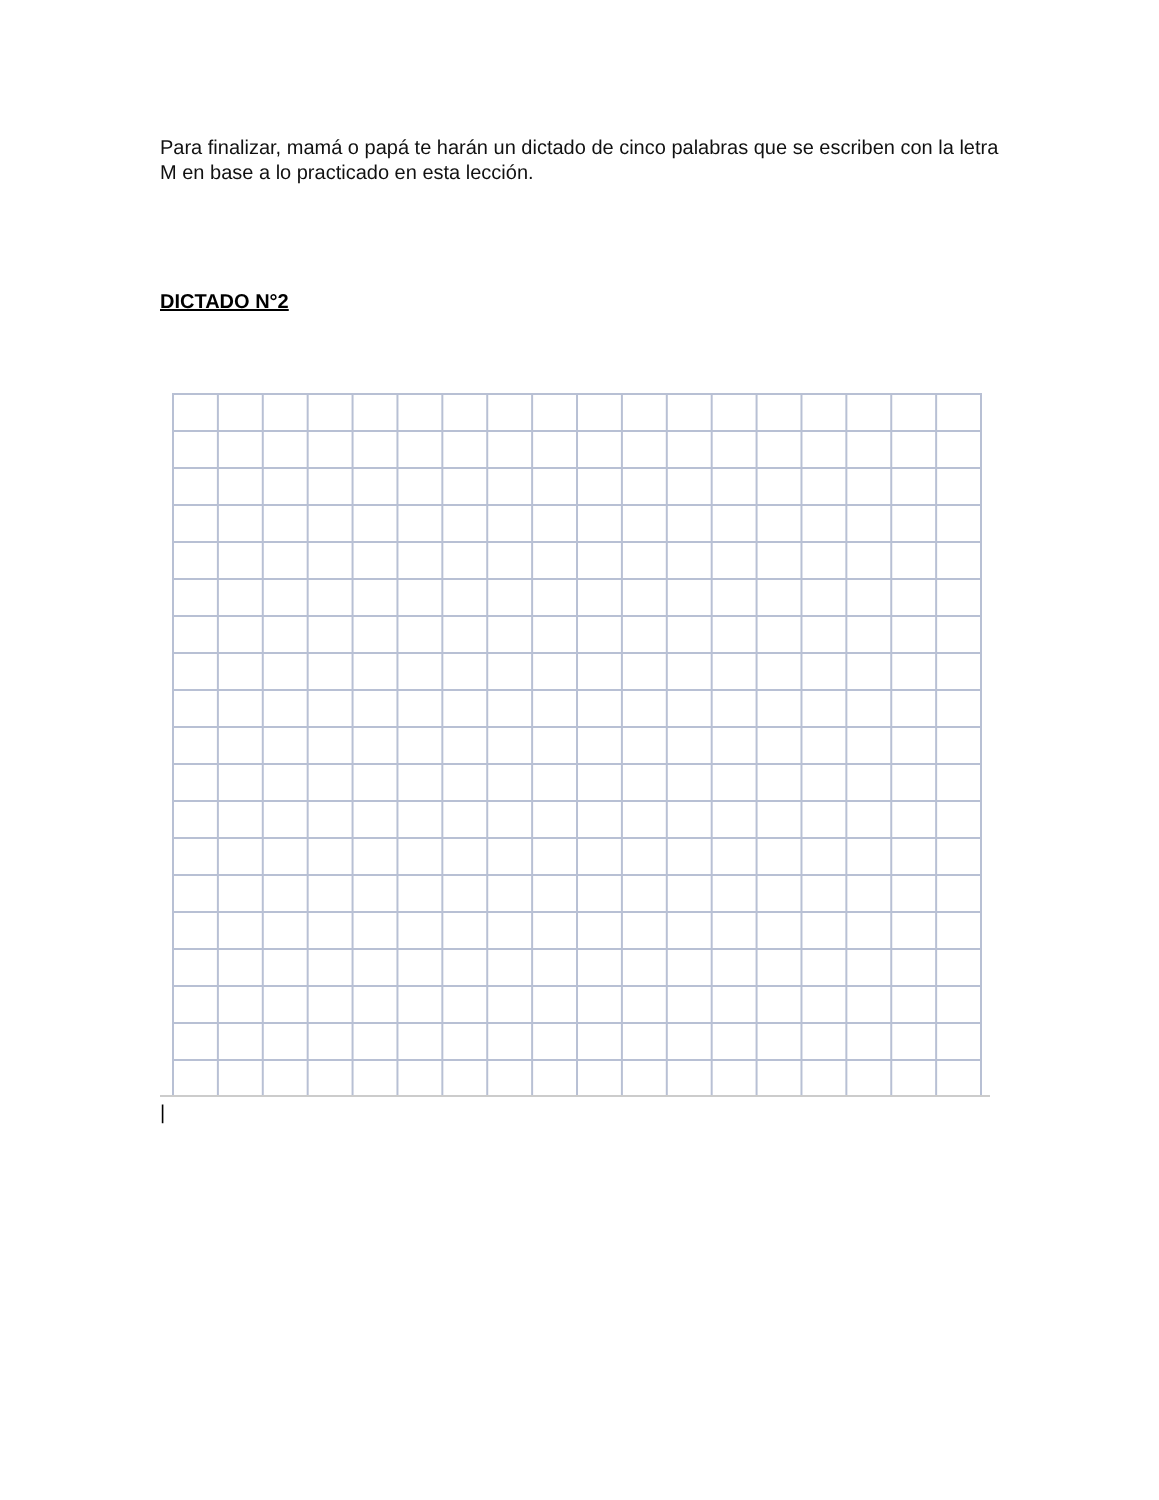Para finalizar, mamá o papá te harán un dictado de cinco palabras que se escriben con la letra M en base a lo practicado en esta lección.
DICTADO N°2
|